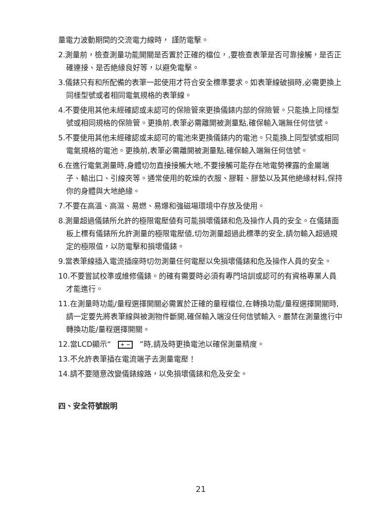量電力波動期間的交流電力線時， 謹防電擊。
2.測量前，檢查測量功能開關是否置於正確的檔位，,要檢查表筆是否可靠接觸，是否正確連接、是否絶緣良好等，以避免電擊。
3.儀錶只有和所配備的表筆一起使用才符合安全標準要求。如表筆線破損時,必需更換上同樣型號或者相同電氣規格的表筆線。
4.不要使用其他未經確認或未認可的保險管來更換儀錶内部的保險管。只能換上同樣型號或相同規格的保險管。更換前,表筆必需離開被測量點,確保輸入端無任何信號。
5.不要使用其他未經確認或未認可的電池來更換儀錶内的電池。只能換上同型號或相同電氣規格的電池。更換前,表筆必需離開被測量點,確保輸入端無任何信號。
6.在進行電氣測量時,身體切勿直接接觸大地,不要接觸可能存在地電勢裸露的金屬端子、輸出口、引線夾等。通常使用的乾燥的衣服、膠鞋、膠墊以及其他絶緣材料,保持你的身體與大地絶緣。
7.不要在高溫、高濕、易燃、易爆和強磁場環境中存放及使用。
8.測量超過儀錶所允許的極限電壓値有可能損壞儀錶和危及操作人員的安全。在儀錶面板上標有儀錶所允許測量的極限電壓値,切勿測量超過此標準的安全,請勿輸入超過規定的極限值，以防電擊和損壞儀錶。
9.當表筆線插入電流插座時切勿測量任何電壓以免損壞儀錶和危及操作人員的安全。
10.不要嘗試校準或維修儀錶。的確有需要時必須有專門培訓或認可的有資格專業人員才能進行。
11.在測量時功能/量程選擇開關必需置於正確的量程檔位,在轉換功能/量程選擇開關時,請一定要先將表筆線與被測物件斷開,確保輸入端沒任何信號輸入。嚴禁在測量進行中轉換功能/量程選擇開關。
12.當LCD顯示“+ −”時,請及時更換電池以確保測量精度。
13.不允許表筆插在電流端子去測量電壓！
14.請不要隨意改變儀錶線路，以免損壞儀錶和危及安全。
四、安全符號說明
21